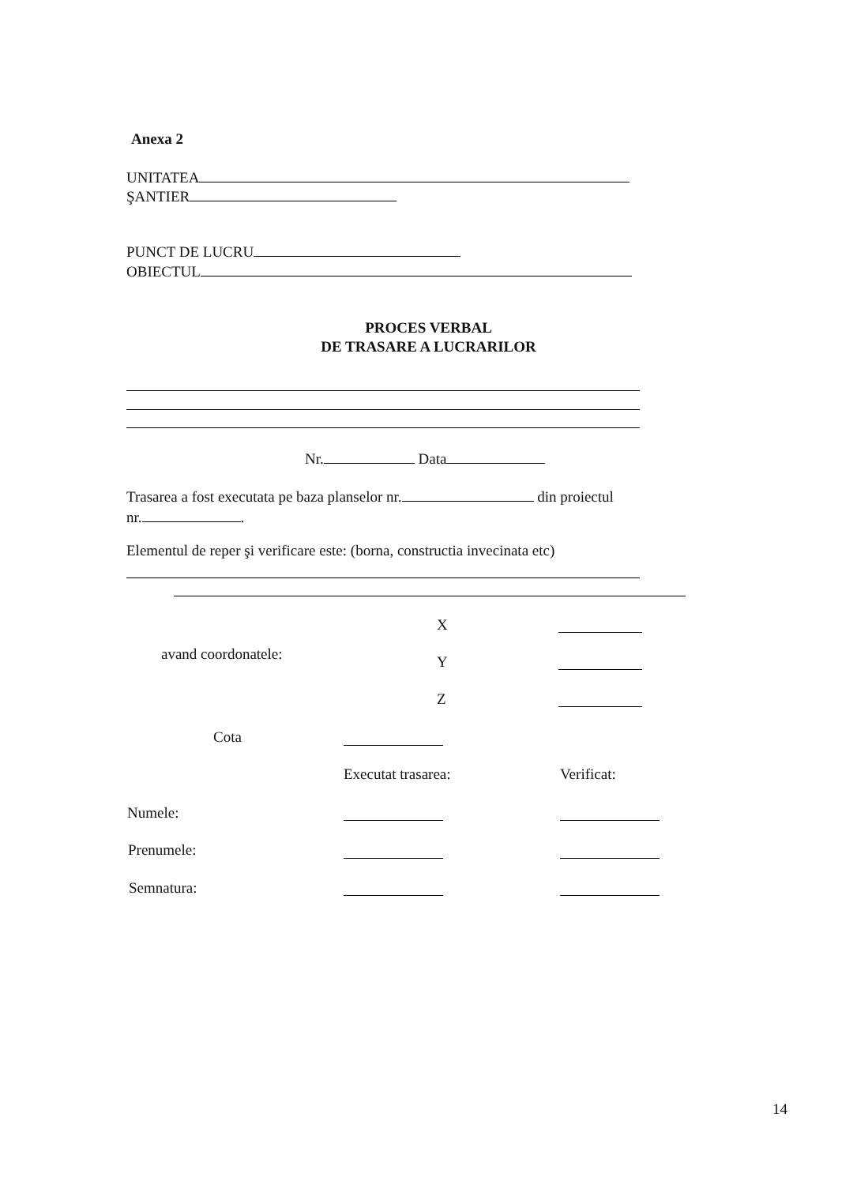Anexa 2
UNITATEA
ŞANTIER
PUNCT DE LUCRU
OBIECTUL
PROCES VERBAL
DE TRASARE A LUCRARILOR
Nr. Data
Trasarea a fost executata pe baza planselor nr. din proiectul
nr. .
Elementul de reper şi verificare este: (borna, constructia invecinata etc)
X
avand coordonatele: Y
Z
Cota
Executat trasarea: Verificat:
Numele:
Prenumele:
Semnatura:
14